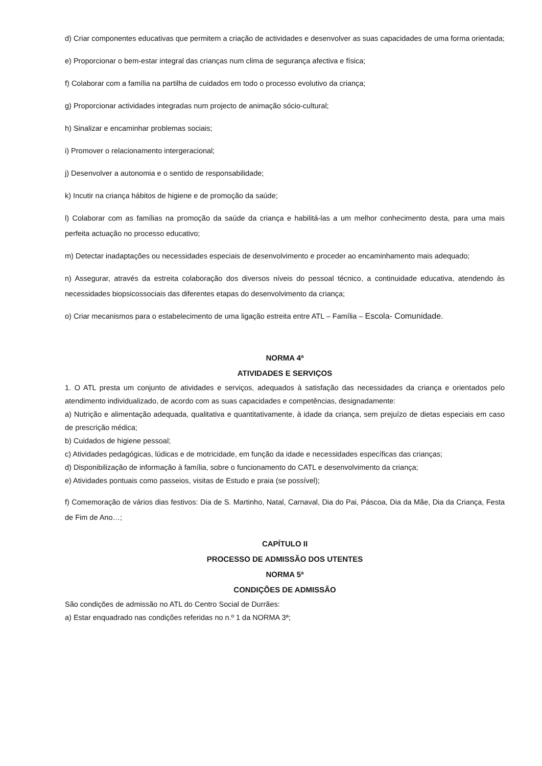d) Criar componentes educativas que permitem a criação de actividades e desenvolver as suas capacidades de uma forma orientada;
e) Proporcionar o bem-estar integral das crianças num clima de segurança afectiva e física;
f) Colaborar com a família na partilha de cuidados em todo o processo evolutivo da criança;
g) Proporcionar actividades integradas num projecto de animação sócio-cultural;
h) Sinalizar e encaminhar problemas sociais;
i) Promover o relacionamento intergeracional;
j) Desenvolver a autonomia e o sentido de responsabilidade;
k) Incutir na criança hábitos de higiene e de promoção da saúde;
l) Colaborar com as famílias na promoção da saúde da criança e habilitá-las a um melhor conhecimento desta, para uma mais perfeita actuação no processo educativo;
m) Detectar inadaptações ou necessidades especiais de desenvolvimento e proceder ao encaminhamento mais adequado;
n) Assegurar, através da estreita colaboração dos diversos níveis do pessoal técnico, a continuidade educativa, atendendo às necessidades biopsicossociais das diferentes etapas do desenvolvimento da criança;
o) Criar mecanismos para o estabelecimento de uma ligação estreita entre ATL – Família – Escola- Comunidade.
NORMA 4ª
ATIVIDADES E SERVIÇOS
1. O ATL presta um conjunto de atividades e serviços, adequados à satisfação das necessidades da criança e orientados pelo atendimento individualizado, de acordo com as suas capacidades e competências, designadamente:
a) Nutrição e alimentação adequada, qualitativa e quantitativamente, à idade da criança, sem prejuízo de dietas especiais em caso de prescrição médica;
b) Cuidados de higiene pessoal;
c) Atividades pedagógicas, lúdicas e de motricidade, em função da idade e necessidades específicas das crianças;
d) Disponibilização de informação à família, sobre o funcionamento do CATL e desenvolvimento da criança;
e) Atividades pontuais como passeios, visitas de Estudo e praia (se possível);
f) Comemoração de vários dias festivos: Dia de S. Martinho, Natal, Carnaval, Dia do Pai, Páscoa, Dia da Mãe, Dia da Criança, Festa de Fim de Ano…;
CAPÍTULO II
PROCESSO DE ADMISSÃO DOS UTENTES
NORMA 5ª
CONDIÇÕES DE ADMISSÃO
São condições de admissão no ATL do Centro Social de Durrães:
a) Estar enquadrado nas condições referidas no n.º 1 da NORMA 3ª;